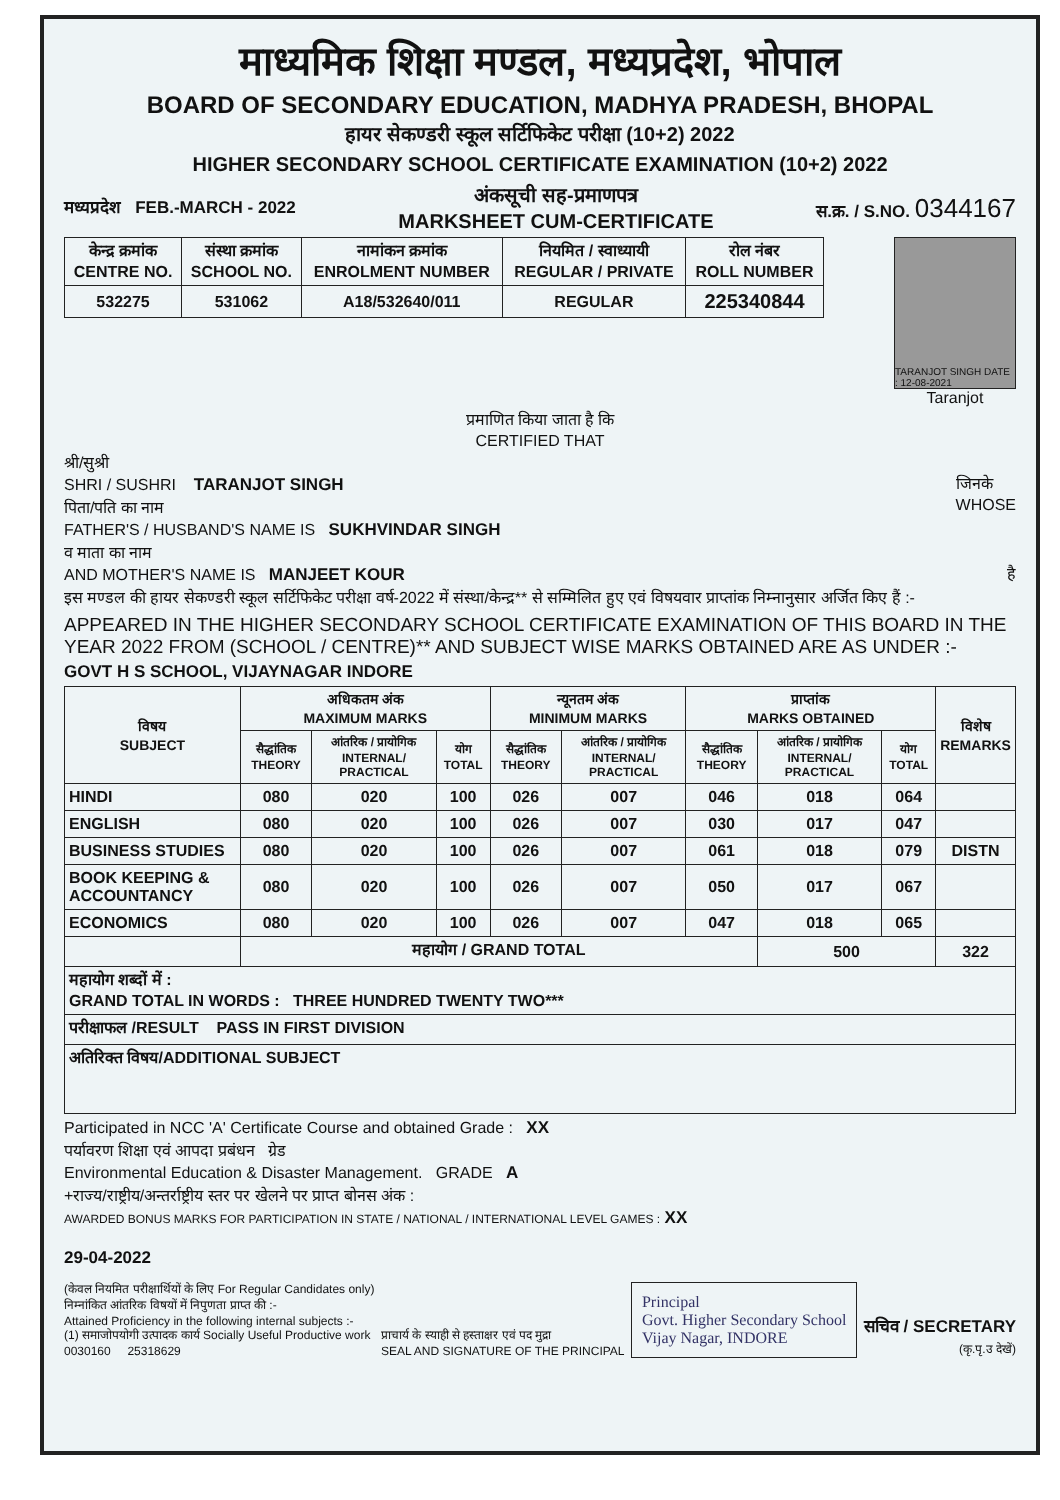माध्यमिक शिक्षा मण्डल, मध्यप्रदेश, भोपाल
BOARD OF SECONDARY EDUCATION, MADHYA PRADESH, BHOPAL
हायर सेकण्डरी स्कूल सर्टिफिकेट परीक्षा (10+2) 2022
HIGHER SECONDARY SCHOOL CERTIFICATE EXAMINATION (10+2) 2022
मध्यप्रदेश FEB.-MARCH - 2022
अंकसूची सह-प्रमाणपत्र
MARKSHEET CUM-CERTIFICATE
स.क्र. / S.NO. 0344167
| केन्द्र क्रमांक CENTRE NO. | संस्था क्रमांक SCHOOL NO. | नामांकन क्रमांक ENROLMENT NUMBER | नियमित / स्वाध्यायी REGULAR / PRIVATE | रोल नंबर ROLL NUMBER |
| 532275 | 531062 | A18/532640/011 | REGULAR | 225340844 |
TARANJOT SINGH DATE : 12-08-2021
Taranjot
प्रमाणित किया जाता है कि
CERTIFIED THAT
श्री/सुश्री
SHRI / SUSHRI TARANJOT SINGH जिनके
WHOSE
पिता/पति का नाम
FATHER'S / HUSBAND'S NAME IS SUKHVINDAR SINGH
व माता का नाम
AND MOTHER'S NAME IS MANJEET KOUR है
इस मण्डल की हायर सेकण्डरी स्कूल सर्टिफिकेट परीक्षा वर्ष-2022 में संस्था/केन्द्र** से सम्मिलित हुए एवं विषयवार प्राप्तांक निम्नानुसार अर्जित किए हैं :-
APPEARED IN THE HIGHER SECONDARY SCHOOL CERTIFICATE EXAMINATION OF THIS BOARD IN THE YEAR 2022 FROM (SCHOOL / CENTRE)** AND SUBJECT WISE MARKS OBTAINED ARE AS UNDER :-
GOVT H S SCHOOL, VIJAYNAGAR INDORE
| विषय SUBJECT | अधिकतम अंक MAXIMUM MARKS | | | न्यूनतम अंक MINIMUM MARKS | | प्राप्तांक MARKS OBTAINED | | | विशेष REMARKS |
| --- | --- | --- | --- | --- | --- | --- | --- | --- | --- |
| | सैद्धांतिक THEORY | आंतरिक / प्रायोगिक INTERNAL/ PRACTICAL | योग TOTAL | सैद्धांतिक THEORY | आंतरिक / प्रायोगिक INTERNAL/ PRACTICAL | सैद्धांतिक THEORY | आंतरिक / प्रायोगिक INTERNAL/ PRACTICAL | योग TOTAL | |
| HINDI | 080 | 020 | 100 | 026 | 007 | 046 | 018 | 064 | |
| ENGLISH | 080 | 020 | 100 | 026 | 007 | 030 | 017 | 047 | |
| BUSINESS STUDIES | 080 | 020 | 100 | 026 | 007 | 061 | 018 | 079 | DISTN |
| BOOK KEEPING & ACCOUNTANCY | 080 | 020 | 100 | 026 | 007 | 050 | 017 | 067 | |
| ECONOMICS | 080 | 020 | 100 | 026 | 007 | 047 | 018 | 065 | |
| | महायोग / GRAND TOTAL | | | | | | 500 | | 322 |
| महायोग शब्दों में : GRAND TOTAL IN WORDS : THREE HUNDRED TWENTY TWO*** | | | | | | | | | |
| परीक्षाफल /RESULT PASS IN FIRST DIVISION | | | | | | | | | |
| अतिरिक्त विषय/ADDITIONAL SUBJECT | | | | | | | | | |
Participated in NCC 'A' Certificate Course and obtained Grade : XX
पर्यावरण शिक्षा एवं आपदा प्रबंधन ग्रेड
Environmental Education & Disaster Management. GRADE A
+राज्य/राष्ट्रीय/अन्तर्राष्ट्रीय स्तर पर खेलने पर प्राप्त बोनस अंक :
AWARDED BONUS MARKS FOR PARTICIPATION IN STATE / NATIONAL / INTERNATIONAL LEVEL GAMES : XX
29-04-2022
(केवल नियमित परीक्षार्थियों के लिए For Regular Candidates only)
निम्नांकित आंतरिक विषयों में निपुणता प्राप्त की :-
Attained Proficiency in the following internal subjects :-
(1) समाजोपयोगी उत्पादक कार्य Socially Useful Productive work
0030160 25318629
प्राचार्य के स्याही से हस्ताक्षर एवं पद मुद्रा
SEAL AND SIGNATURE OF THE PRINCIPAL
Principal
Govt. Higher Secondary School
Vijay Nagar, INDORE
सचिव / SECRETARY
(कृ.पृ.उ देखें)